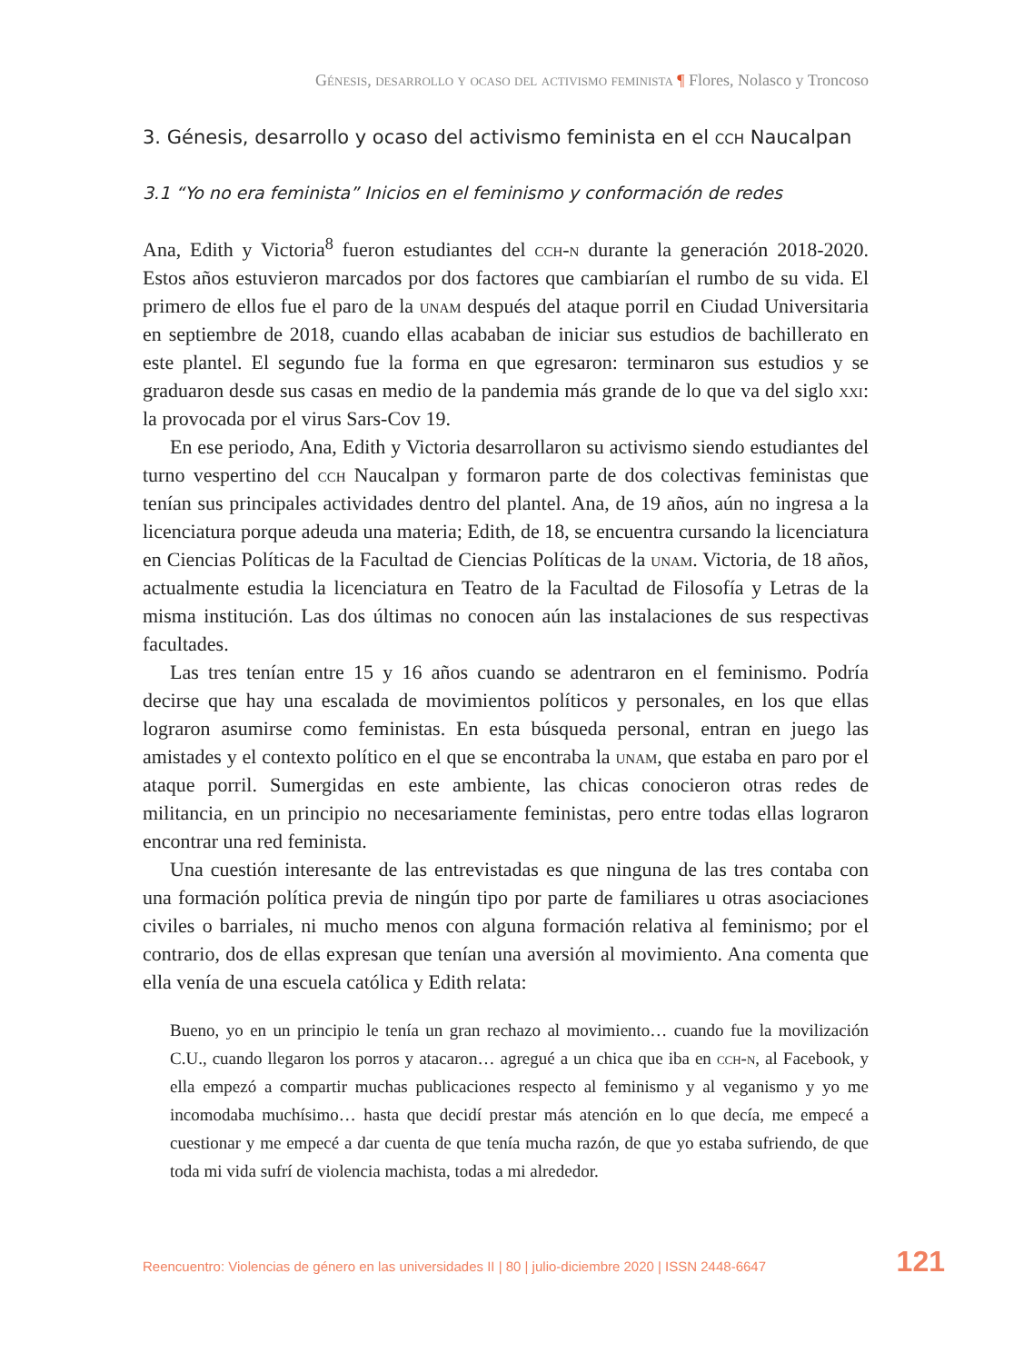Génesis, desarrollo y ocaso del activismo feminista ¶ Flores, Nolasco y Troncoso
3. Génesis, desarrollo y ocaso del activismo feminista en el cch Naucalpan
3.1 “Yo no era feminista” Inicios en el feminismo y conformación de redes
Ana, Edith y Victoria<sup>8</sup> fueron estudiantes del cch-n durante la generación 2018-2020. Estos años estuvieron marcados por dos factores que cambiarían el rumbo de su vida. El primero de ellos fue el paro de la unam después del ataque porril en Ciudad Universitaria en septiembre de 2018, cuando ellas acababan de iniciar sus estudios de bachillerato en este plantel. El segundo fue la forma en que egresaron: terminaron sus estudios y se graduaron desde sus casas en medio de la pandemia más grande de lo que va del siglo xxi: la provocada por el virus Sars-Cov 19.
En ese periodo, Ana, Edith y Victoria desarrollaron su activismo siendo estudiantes del turno vespertino del cch Naucalpan y formaron parte de dos colectivas feministas que tenían sus principales actividades dentro del plantel. Ana, de 19 años, aún no ingresa a la licenciatura porque adeuda una materia; Edith, de 18, se encuentra cursando la licenciatura en Ciencias Políticas de la Facultad de Ciencias Políticas de la unam. Victoria, de 18 años, actualmente estudia la licenciatura en Teatro de la Facultad de Filosofía y Letras de la misma institución. Las dos últimas no conocen aún las instalaciones de sus respectivas facultades.
Las tres tenían entre 15 y 16 años cuando se adentraron en el feminismo. Podría decirse que hay una escalada de movimientos políticos y personales, en los que ellas lograron asumirse como feministas. En esta búsqueda personal, entran en juego las amistades y el contexto político en el que se encontraba la unam, que estaba en paro por el ataque porril. Sumergidas en este ambiente, las chicas conocieron otras redes de militancia, en un principio no necesariamente feministas, pero entre todas ellas lograron encontrar una red feminista.
Una cuestión interesante de las entrevistadas es que ninguna de las tres contaba con una formación política previa de ningún tipo por parte de familiares u otras asociaciones civiles o barriales, ni mucho menos con alguna formación relativa al feminismo; por el contrario, dos de ellas expresan que tenían una aversión al movimiento. Ana comenta que ella venía de una escuela católica y Edith relata:
Bueno, yo en un principio le tenía un gran rechazo al movimiento… cuando fue la movilización C.U., cuando llegaron los porros y atacaron… agregué a un chica que iba en cch-n, al Facebook, y ella empezó a compartir muchas publicaciones respecto al feminismo y al veganismo y yo me incomodaba muchísimo… hasta que decidí prestar más atención en lo que decía, me empecé a cuestionar y me empecé a dar cuenta de que tenía mucha razón, de que yo estaba sufriendo, de que toda mi vida sufrí de violencia machista, todas a mi alrededor.
Reencuentro: Violencias de género en las universidades II | 80 | julio-diciembre 2020 | ISSN 2448-6647 121